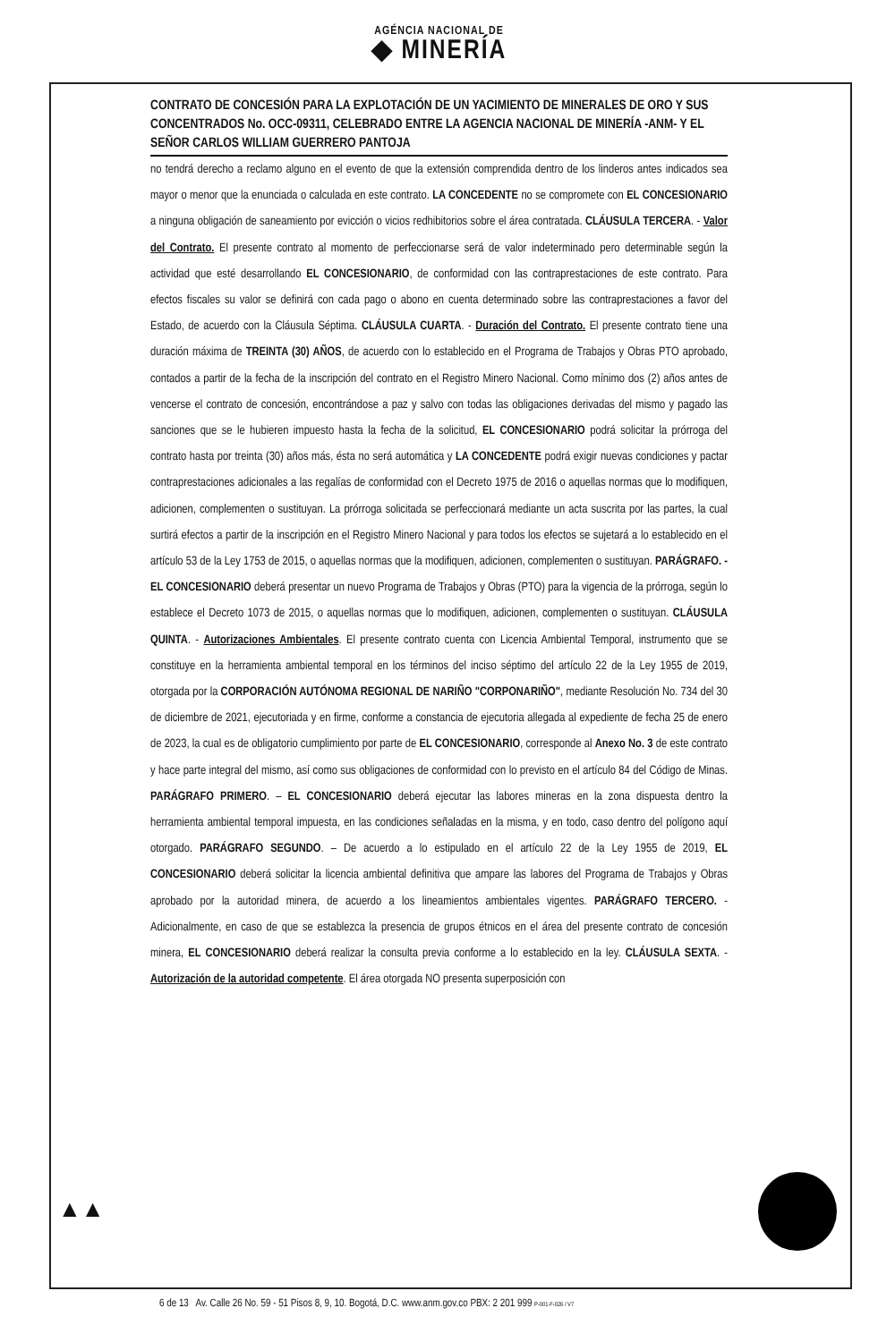AGÉNCIA NACIONAL DE
◆ MINERÍA
CONTRATO DE CONCESIÓN PARA LA EXPLOTACIÓN DE UN YACIMIENTO DE MINERALES DE ORO Y SUS CONCENTRADOS No. OCC-09311, CELEBRADO ENTRE LA AGENCIA NACIONAL DE MINERÍA -ANM- Y EL SEÑOR CARLOS WILLIAM GUERRERO PANTOJA
no tendrá derecho a reclamo alguno en el evento de que la extensión comprendida dentro de los linderos antes indicados sea mayor o menor que la enunciada o calculada en este contrato. LA CONCEDENTE no se compromete con EL CONCESIONARIO a ninguna obligación de saneamiento por evicción o vicios redhibitorios sobre el área contratada. CLÁUSULA TERCERA. - Valor del Contrato. El presente contrato al momento de perfeccionarse será de valor indeterminado pero determinable según la actividad que esté desarrollando EL CONCESIONARIO, de conformidad con las contraprestaciones de este contrato. Para efectos fiscales su valor se definirá con cada pago o abono en cuenta determinado sobre las contraprestaciones a favor del Estado, de acuerdo con la Cláusula Séptima. CLÁUSULA CUARTA. - Duración del Contrato. El presente contrato tiene una duración máxima de TREINTA (30) AÑOS, de acuerdo con lo establecido en el Programa de Trabajos y Obras PTO aprobado, contados a partir de la fecha de la inscripción del contrato en el Registro Minero Nacional. Como mínimo dos (2) años antes de vencerse el contrato de concesión, encontrándose a paz y salvo con todas las obligaciones derivadas del mismo y pagado las sanciones que se le hubieren impuesto hasta la fecha de la solicitud, EL CONCESIONARIO podrá solicitar la prórroga del contrato hasta por treinta (30) años más, ésta no será automática y LA CONCEDENTE podrá exigir nuevas condiciones y pactar contraprestaciones adicionales a las regalías de conformidad con el Decreto 1975 de 2016 o aquellas normas que lo modifiquen, adicionen, complementen o sustituyan. La prórroga solicitada se perfeccionará mediante un acta suscrita por las partes, la cual surtirá efectos a partir de la inscripción en el Registro Minero Nacional y para todos los efectos se sujetará a lo establecido en el artículo 53 de la Ley 1753 de 2015, o aquellas normas que la modifiquen, adicionen, complementen o sustituyan. PARÁGRAFO. - EL CONCESIONARIO deberá presentar un nuevo Programa de Trabajos y Obras (PTO) para la vigencia de la prórroga, según lo establece el Decreto 1073 de 2015, o aquellas normas que lo modifiquen, adicionen, complementen o sustituyan. CLÁUSULA QUINTA. - Autorizaciones Ambientales. El presente contrato cuenta con Licencia Ambiental Temporal, instrumento que se constituye en la herramienta ambiental temporal en los términos del inciso séptimo del artículo 22 de la Ley 1955 de 2019, otorgada por la CORPORACIÓN AUTÓNOMA REGIONAL DE NARIÑO "CORPONARIÑO", mediante Resolución No. 734 del 30 de diciembre de 2021, ejecutoriada y en firme, conforme a constancia de ejecutoria allegada al expediente de fecha 25 de enero de 2023, la cual es de obligatorio cumplimiento por parte de EL CONCESIONARIO, corresponde al Anexo No. 3 de este contrato y hace parte integral del mismo, así como sus obligaciones de conformidad con lo previsto en el artículo 84 del Código de Minas. PARÁGRAFO PRIMERO. – EL CONCESIONARIO deberá ejecutar las labores mineras en la zona dispuesta dentro la herramienta ambiental temporal impuesta, en las condiciones señaladas en la misma, y en todo, caso dentro del polígono aquí otorgado. PARÁGRAFO SEGUNDO. – De acuerdo a lo estipulado en el artículo 22 de la Ley 1955 de 2019, EL CONCESIONARIO deberá solicitar la licencia ambiental definitiva que ampare las labores del Programa de Trabajos y Obras aprobado por la autoridad minera, de acuerdo a los lineamientos ambientales vigentes. PARÁGRAFO TERCERO. - Adicionalmente, en caso de que se establezca la presencia de grupos étnicos en el área del presente contrato de concesión minera, EL CONCESIONARIO deberá realizar la consulta previa conforme a lo establecido en la ley. CLÁUSULA SEXTA. - Autorización de la autoridad competente. El área otorgada NO presenta superposición con
▲▲
6 de 13 Av. Calle 26 No. 59 - 51 Pisos 8, 9, 10. Bogotá, D.C. www.anm.gov.co PBX: 2 201 999 P-001-F-026 / V7